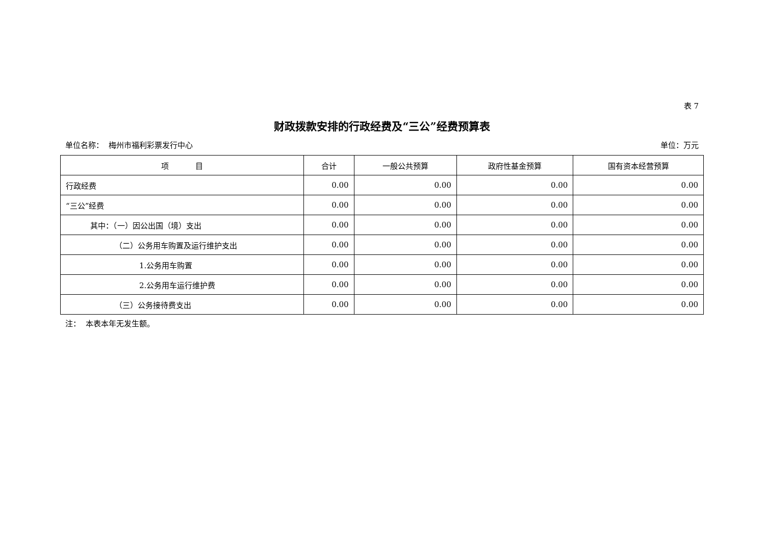表 7
财政拨款安排的行政经费及“三公”经费预算表
单位名称： 梅州市福利彩票发行中心 单位：万元
| 项 目 | 合计 | 一般公共预算 | 政府性基金预算 | 国有资本经营预算 |
| --- | --- | --- | --- | --- |
| 行政经费 | 0.00 | 0.00 | 0.00 | 0.00 |
| “三公”经费 | 0.00 | 0.00 | 0.00 | 0.00 |
| 其中：（一）因公出国（境）支出 | 0.00 | 0.00 | 0.00 | 0.00 |
| （二）公务用车购置及运行维护支出 | 0.00 | 0.00 | 0.00 | 0.00 |
| 1.公务用车购置 | 0.00 | 0.00 | 0.00 | 0.00 |
| 2.公务用车运行维护费 | 0.00 | 0.00 | 0.00 | 0.00 |
| （三）公务接待费支出 | 0.00 | 0.00 | 0.00 | 0.00 |
注： 本表本年无发生额。